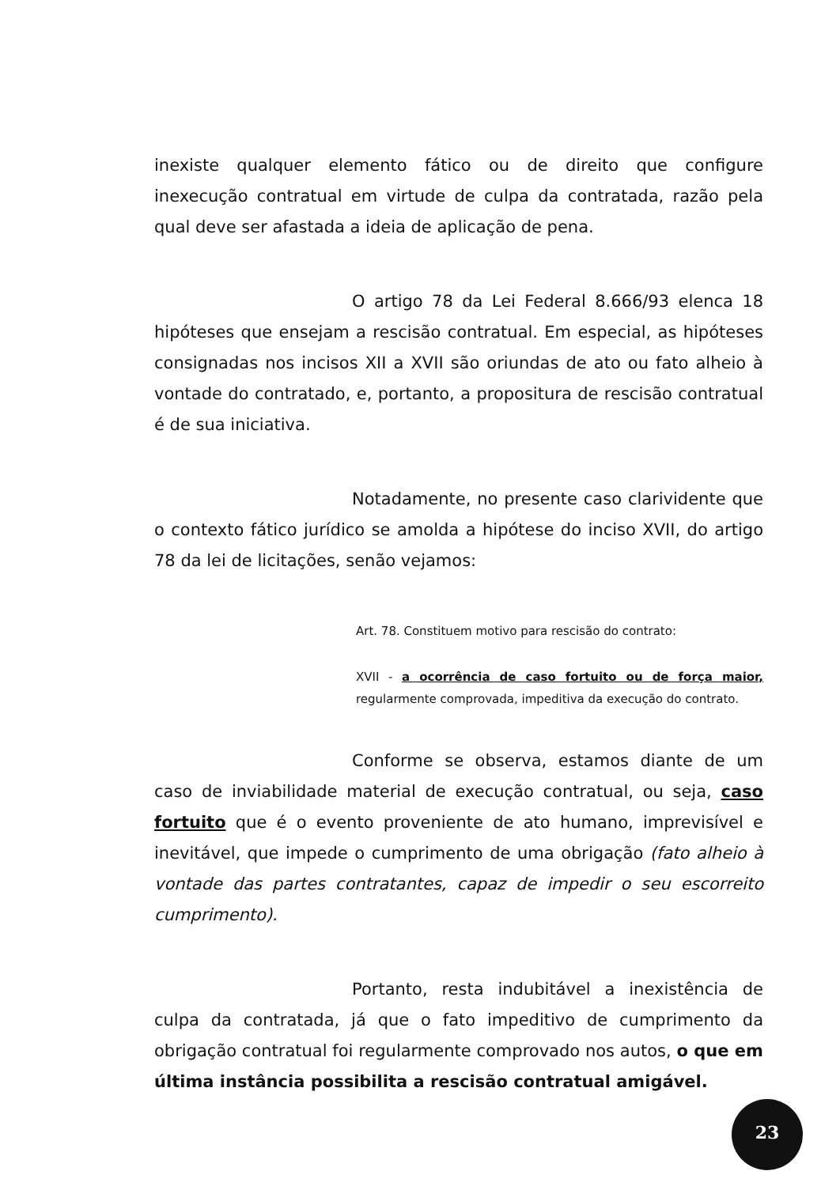inexiste qualquer elemento fático ou de direito que configure inexecução contratual em virtude de culpa da contratada, razão pela qual deve ser afastada a ideia de aplicação de pena.
O artigo 78 da Lei Federal 8.666/93 elenca 18 hipóteses que ensejam a rescisão contratual. Em especial, as hipóteses consignadas nos incisos XII a XVII são oriundas de ato ou fato alheio à vontade do contratado, e, portanto, a propositura de rescisão contratual é de sua iniciativa.
Notadamente, no presente caso clarividente que o contexto fático jurídico se amolda a hipótese do inciso XVII, do artigo 78 da lei de licitações, senão vejamos:
Art. 78. Constituem motivo para rescisão do contrato:
XVII - a ocorrência de caso fortuito ou de força maior, regularmente comprovada, impeditiva da execução do contrato.
Conforme se observa, estamos diante de um caso de inviabilidade material de execução contratual, ou seja, caso fortuito que é o evento proveniente de ato humano, imprevisível e inevitável, que impede o cumprimento de uma obrigação (fato alheio à vontade das partes contratantes, capaz de impedir o seu escorreito cumprimento).
Portanto, resta indubitável a inexistência de culpa da contratada, já que o fato impeditivo de cumprimento da obrigação contratual foi regularmente comprovado nos autos, o que em última instância possibilita a rescisão contratual amigável.
23